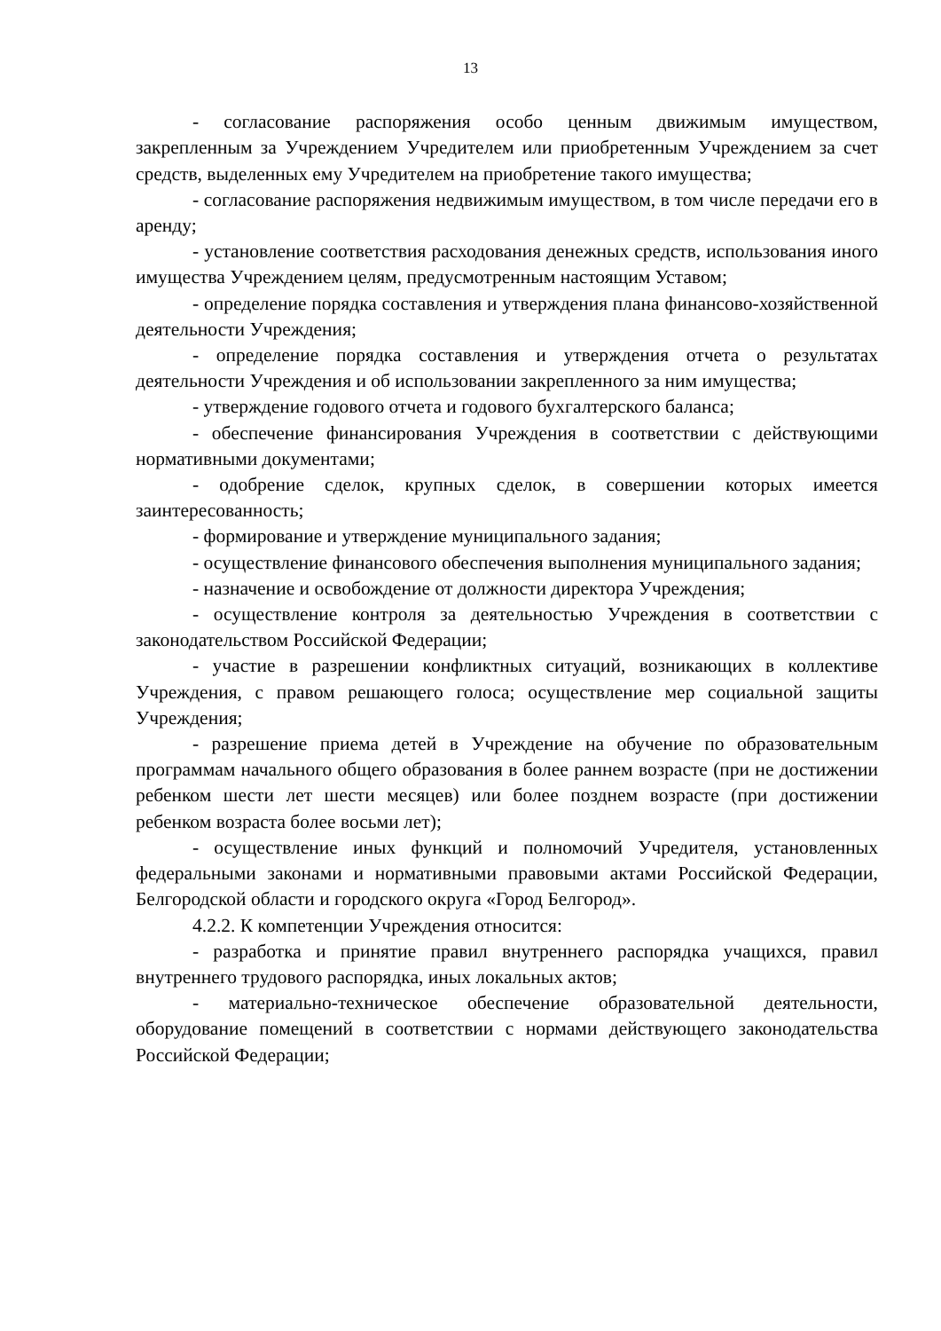13
- согласование распоряжения особо ценным движимым имуществом, закрепленным за Учреждением Учредителем или приобретенным Учреждением за счет средств, выделенных ему Учредителем на приобретение такого имущества;
- согласование распоряжения недвижимым имуществом, в том числе передачи его в аренду;
- установление соответствия расходования денежных средств, использования иного имущества Учреждением целям, предусмотренным настоящим Уставом;
- определение порядка составления и утверждения плана финансово-хозяйственной деятельности Учреждения;
- определение порядка составления и утверждения отчета о результатах деятельности Учреждения и об использовании закрепленного за ним имущества;
- утверждение годового отчета и годового бухгалтерского баланса;
- обеспечение финансирования Учреждения в соответствии с действующими нормативными документами;
- одобрение сделок, крупных сделок, в совершении которых имеется заинтересованность;
- формирование и утверждение муниципального задания;
- осуществление финансового обеспечения выполнения муниципального задания;
- назначение и освобождение от должности директора Учреждения;
- осуществление контроля за деятельностью Учреждения в соответствии с законодательством Российской Федерации;
- участие в разрешении конфликтных ситуаций, возникающих в коллективе Учреждения, с правом решающего голоса; осуществление мер социальной защиты Учреждения;
- разрешение приема детей в Учреждение на обучение по образовательным программам начального общего образования в более раннем возрасте (при не достижении ребенком шести лет шести месяцев) или более позднем возрасте (при достижении ребенком возраста более восьми лет);
- осуществление иных функций и полномочий Учредителя, установленных федеральными законами и нормативными правовыми актами Российской Федерации, Белгородской области и городского округа «Город Белгород».
4.2.2. К компетенции Учреждения относится:
- разработка и принятие правил внутреннего распорядка учащихся, правил внутреннего трудового распорядка, иных локальных актов;
- материально-техническое обеспечение образовательной деятельности, оборудование помещений в соответствии с нормами действующего законодательства Российской Федерации;